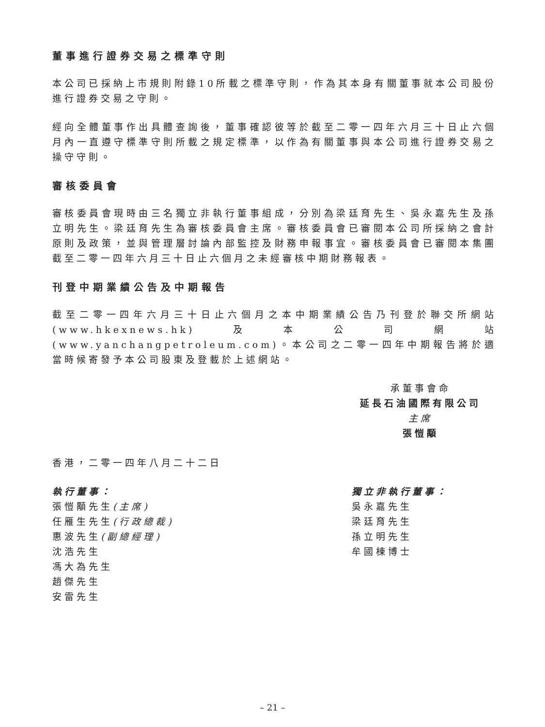董事進行證券交易之標準守則
本公司已採納上市規則附錄10所載之標準守則，作為其本身有關董事就本公司股份進行證券交易之守則。
經向全體董事作出具體查詢後，董事確認彼等於截至二零一四年六月三十日止六個月內一直遵守標準守則所載之規定標準，以作為有關董事與本公司進行證券交易之操守守則。
審核委員會
審核委員會現時由三名獨立非執行董事組成，分別為梁廷育先生、吳永嘉先生及孫立明先生。梁廷育先生為審核委員會主席。審核委員會已審閱本公司所採納之會計原則及政策，並與管理層討論內部監控及財務申報事宜。審核委員會已審閱本集團截至二零一四年六月三十日止六個月之未經審核中期財務報表。
刊登中期業績公告及中期報告
截至二零一四年六月三十日止六個月之本中期業績公告乃刊登於聯交所網站(www.hkexnews.hk)及本公司網站(www.yanchangpetroleum.com)。本公司之二零一四年中期報告將於適當時候寄發予本公司股東及登載於上述網站。
承董事會命
延長石油國際有限公司
主席
張愷顒
香港，二零一四年八月二十二日
執行董事：
張愷顒先生(主席)
任雁生先生(行政總裁)
惠波先生(副總經理)
沈浩先生
馮大為先生
趙傑先生
安雷先生
獨立非執行董事：
吳永嘉先生
梁廷育先生
孫立明先生
牟國棟博士
– 21 –